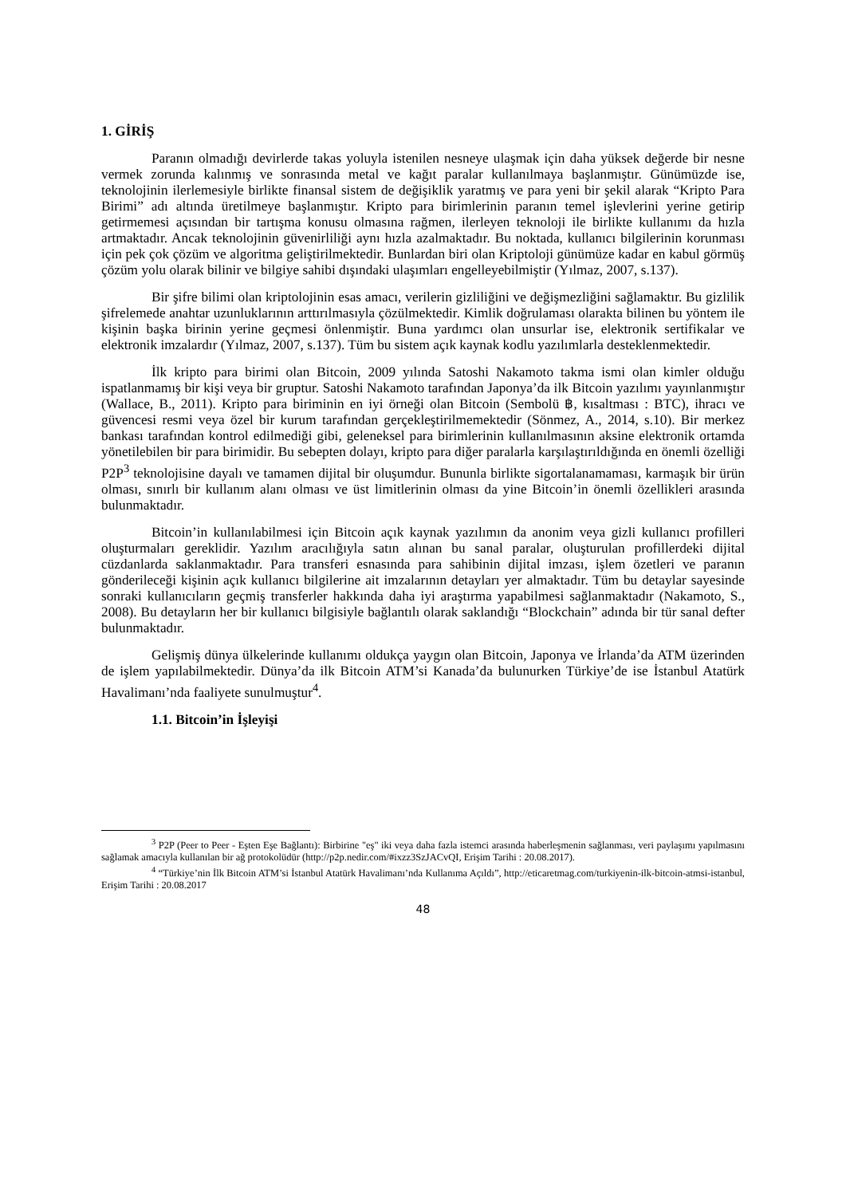1. GİRİŞ
Paranın olmadığı devirlerde takas yoluyla istenilen nesneye ulaşmak için daha yüksek değerde bir nesne vermek zorunda kalınmış ve sonrasında metal ve kağıt paralar kullanılmaya başlanmıştır. Günümüzde ise, teknolojinin ilerlemesiyle birlikte finansal sistem de değişiklik yaratmış ve para yeni bir şekil alarak “Kripto Para Birimi” adı altında üretilmeye başlanmıştır. Kripto para birimlerinin paranın temel işlevlerini yerine getirip getirmemesi açısından bir tartışma konusu olmasına rağmen, ilerleyen teknoloji ile birlikte kullanımı da hızla artmaktadır. Ancak teknolojinin güvenirliliği aynı hızla azalmaktadır. Bu noktada, kullanıcı bilgilerinin korunması için pek çok çözüm ve algoritma geliştirilmektedir. Bunlardan biri olan Kriptoloji günümüze kadar en kabul görmüş çözüm yolu olarak bilinir ve bilgiye sahibi dışındaki ulaşımları engelleyebilmiştir (Yılmaz, 2007, s.137).
Bir şifre bilimi olan kriptolojinin esas amacı, verilerin gizliliğini ve değişmezliğini sağlamaktır. Bu gizlilik şifrelemede anahtar uzunluklarının arttırılmasıyla çözülmektedir. Kimlik doğrulaması olarakta bilinen bu yöntem ile kişinin başka birinin yerine geçmesi önlenmiştir. Buna yardımcı olan unsurlar ise, elektronik sertifikalar ve elektronik imzalardır (Yılmaz, 2007, s.137). Tüm bu sistem açık kaynak kodlu yazılımlarla desteklenmektedir.
İlk kripto para birimi olan Bitcoin, 2009 yılında Satoshi Nakamoto takma ismi olan kimler olduğu ispatlanmamış bir kişi veya bir gruptur. Satoshi Nakamoto tarafından Japonya’da ilk Bitcoin yazılımı yayınlanmıştır (Wallace, B., 2011). Kripto para biriminin en iyi örneği olan Bitcoin (Sembolü ฿, kısaltması : BTC), ihracı ve güvencesi resmi veya özel bir kurum tarafından gerçekleştirilmemektedir (Sönmez, A., 2014, s.10). Bir merkez bankası tarafından kontrol edilmediği gibi, geleneksel para birimlerinin kullanılmasının aksine elektronik ortamda yönetilebilen bir para birimidir. Bu sebepten dolayı, kripto para diğer paralarla karşılaştırıldığında en önemli özelliği P2P<sup>3</sup> teknolojisine dayalı ve tamamen dijital bir oluşumdur. Bununla birlikte sigortalanamaması, karmaşık bir ürün olması, sınırlı bir kullanım alanı olması ve üst limitlerinin olması da yine Bitcoin’in önemli özellikleri arasında bulunmaktadır.
Bitcoin’in kullanılabilmesi için Bitcoin açık kaynak yazılımın da anonim veya gizli kullanıcı profilleri oluşturmaları gereklidir. Yazılım aracılığıyla satın alınan bu sanal paralar, oluşturulan profillerdeki dijital cüzdanlarda saklanmaktadır. Para transferi esnasında para sahibinin dijital imzası, işlem özetleri ve paranın gönderileceği kişinin açık kullanıcı bilgilerine ait imzalarının detayları yer almaktadır. Tüm bu detaylar sayesinde sonraki kullanıcıların geçmiş transferler hakkında daha iyi araştırma yapabilmesi sağlanmaktadır (Nakamoto, S., 2008). Bu detayların her bir kullanıcı bilgisiyle bağlantılı olarak saklandığı “Blockchain” adında bir tür sanal defter bulunmaktadır.
Gelişmiş dünya ülkelerinde kullanımı oldukça yaygın olan Bitcoin, Japonya ve İrlanda’da ATM üzerinden de işlem yapılabilmektedir. Dünya’da ilk Bitcoin ATM’si Kanada’da bulunurken Türkiye’de ise İstanbul Atatürk Havalimanı’nda faaliyete sunulmuştur<sup>4</sup>.
1.1. Bitcoin’in İşleyişi
<sup>3</sup> P2P (Peer to Peer - Eşten Eşe Bağlantı): Birbirine "eş" iki veya daha fazla istemci arasında haberleşmenin sağlanması, veri paylaşımı yapılmasını sağlamak amacıyla kullanılan bir ağ protokolüdür (http://p2p.nedir.com/#ixzz3SzJACvQI, Erişim Tarihi : 20.08.2017).
<sup>4</sup> “Türkiye’nin İlk Bitcoin ATM’si İstanbul Atatürk Havalimanı’nda Kullanıma Açıldı”, http://eticaretmag.com/turkiyenin-ilk-bitcoin-atmsi-istanbul, Erişim Tarihi : 20.08.2017
48